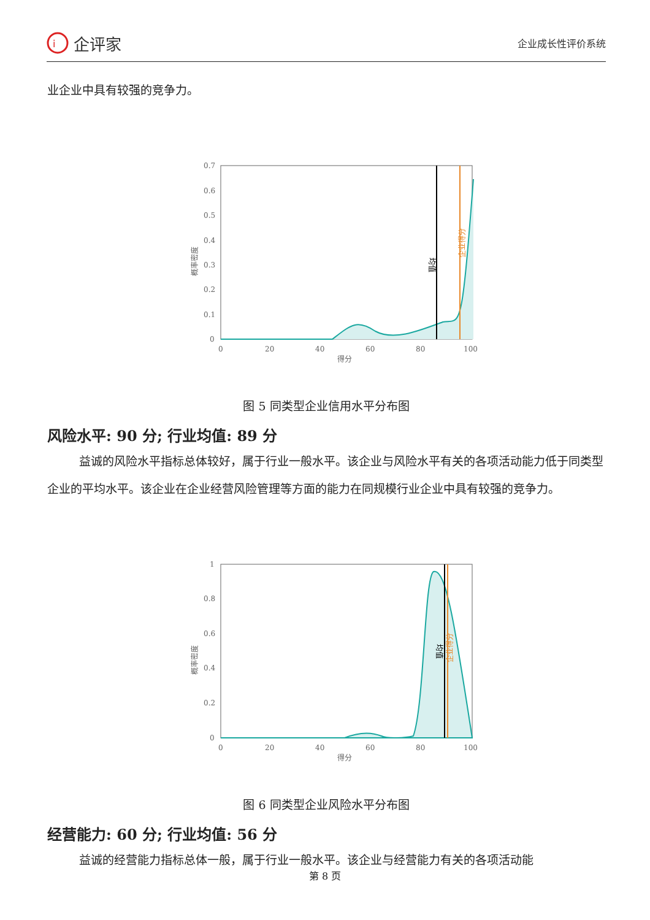i
企评家
企业成长性评价系统
业企业中具有较强的竞争力。
0.7
0.6
0.5
0.4
0.3
0.2
0.1
0
0
20
40
60
80
100
得分
概率密度
均值
企业得分
图 5 同类型企业信用水平分布图
风险水平: 90 分; 行业均值: 89 分
益诚的风险水平指标总体较好，属于行业一般水平。该企业与风险水平有关的各项活动能力低于同类型企业的平均水平。该企业在企业经营风险管理等方面的能力在同规模行业企业中具有较强的竞争力。
1
0.8
0.6
0.4
0.2
0
0
20
40
60
80
100
得分
概率密度
均值
企业得分
图 6 同类型企业风险水平分布图
经营能力: 60 分; 行业均值: 56 分
益诚的经营能力指标总体一般，属于行业一般水平。该企业与经营能力有关的各项活动能
第 8 页